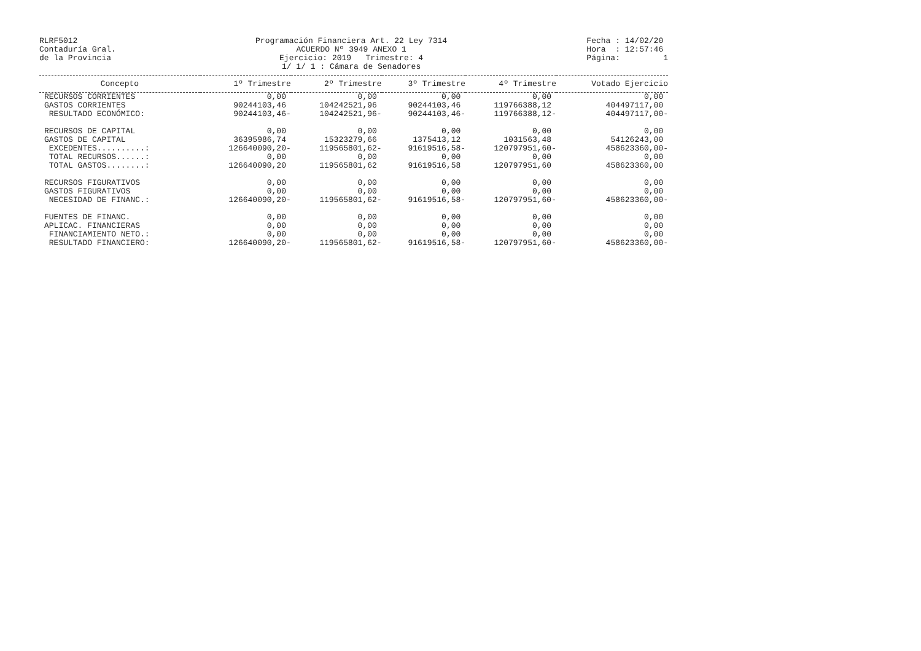RLRF5012
Contaduría Gral.
de la Provincia
Programación Financiera Art. 22 Ley 7314
ACUERDO Nº 3949 ANEXO 1
Ejercicio: 2019 Trimestre: 4
1/ 1/ 1 : Cámara de Senadores
Fecha : 14/02/20
Hora : 12:57:46
Página: 1
| Concepto | 1º Trimestre | 2º Trimestre | 3º Trimestre | 4º Trimestre | Votado Ejercicio |
| --- | --- | --- | --- | --- | --- |
| RECURSOS CORRIENTES | 0,00 | 0,00 | 0,00 | 0,00 | 0,00 |
| GASTOS CORRIENTES | 90244103,46 | 104242521,96 | 90244103,46 | 119766388,12 | 404497117,00 |
| RESULTADO ECONÓMICO: | 90244103,46- | 104242521,96- | 90244103,46- | 119766388,12- | 404497117,00- |
| RECURSOS DE CAPITAL | 0,00 | 0,00 | 0,00 | 0,00 | 0,00 |
| GASTOS DE CAPITAL | 36395986,74 | 15323279,66 | 1375413,12 | 1031563,48 | 54126243,00 |
| EXCEDENTES..........: | 126640090,20- | 119565801,62- | 91619516,58- | 120797951,60- | 458623360,00- |
| TOTAL RECURSOS......: | 0,00 | 0,00 | 0,00 | 0,00 | 0,00 |
| TOTAL GASTOS........: | 126640090,20 | 119565801,62 | 91619516,58 | 120797951,60 | 458623360,00 |
| RECURSOS FIGURATIVOS | 0,00 | 0,00 | 0,00 | 0,00 | 0,00 |
| GASTOS FIGURATIVOS | 0,00 | 0,00 | 0,00 | 0,00 | 0,00 |
| NECESIDAD DE FINANC.: | 126640090,20- | 119565801,62- | 91619516,58- | 120797951,60- | 458623360,00- |
| FUENTES DE FINANC. | 0,00 | 0,00 | 0,00 | 0,00 | 0,00 |
| APLICAC. FINANCIERAS | 0,00 | 0,00 | 0,00 | 0,00 | 0,00 |
| FINANCIAMIENTO NETO.: | 0,00 | 0,00 | 0,00 | 0,00 | 0,00 |
| RESULTADO FINANCIERO: | 126640090,20- | 119565801,62- | 91619516,58- | 120797951,60- | 458623360,00- |